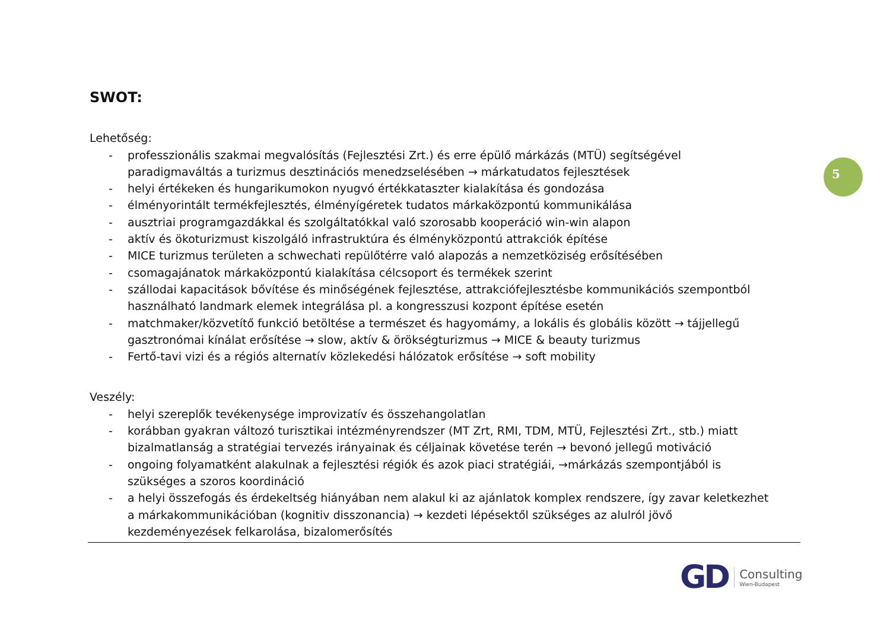SWOT:
Lehetőség:
- professzionális szakmai megvalósítás (Fejlesztési Zrt.) és erre épülő márkázás (MTÜ) segítségével paradigmaváltás a turizmus desztinációs menedzselésében → márkatudatos fejlesztések
- helyi értékeken és hungarikumokon nyugvó értékkataszter kialakítása és gondozása
- élményorintált termékfejlesztés, élményígéretek tudatos márkaközpontú kommunikálása
- ausztriai programgazdákkal és szolgáltatókkal való szorosabb kooperáció win-win alapon
- aktív és ökoturizmust kiszolgáló infrastruktúra és élményközpontú attrakciók építése
- MICE turizmus területen a schwechati repülőtérre való alapozás a nemzetköziség erősítésében
- csomagajánatok márkaközpontú kialakítása célcsoport és termékek szerint
- szállodai kapacitások bővítése és minőségének fejlesztése, attrakciófejlesztésbe kommunikációs szempontból használható landmark elemek integrálása pl. a kongresszusi kozpont építése esetén
- matchmaker/közvetítő funkció betöltése a természet és hagyomámy, a lokális és globális között → tájjellegű gasztronómai kínálat erősítése → slow, aktív & örökségturizmus → MICE & beauty turizmus
- Fertő-tavi vizi és a régiós alternatív közlekedési hálózatok erősítése → soft mobility
Veszély:
- helyi szereplők tevékenysége improvizatív és összehangolatlan
- korábban gyakran változó turisztikai intézményrendszer (MT Zrt, RMI, TDM, MTÜ, Fejlesztési Zrt., stb.) miatt bizalmatlanság a stratégiai tervezés irányainak és céljainak követése terén → bevonó jellegű motiváció
- ongoing folyamatként alakulnak a fejlesztési régiók és azok piaci stratégiái, →márkázás szempontjából is szükséges a szoros koordináció
- a helyi összefogás és érdekeltség hiányában nem alakul ki az ajánlatok komplex rendszere, így zavar keletkezhet a márkakommunikációban (kognitiv disszonancia) → kezdeti lépésektől szükséges az alulról jövő kezdeményezések felkarolása, bizalomerősítés
5
GD
Consulting
Wien-Budapest